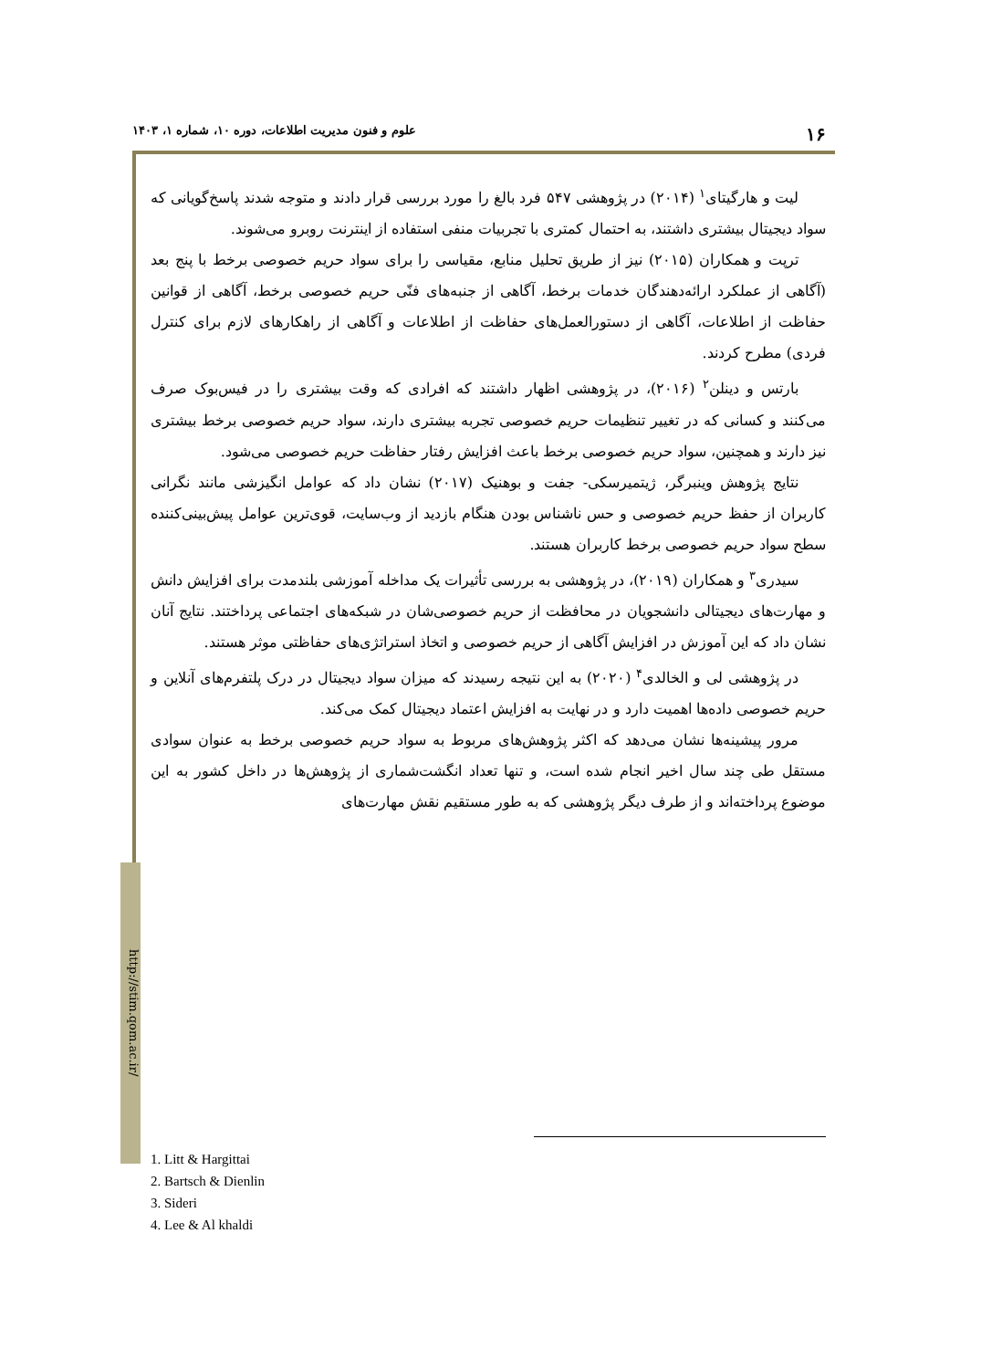۱۶ علوم و فنون مدیریت اطلاعات، دوره ۱۰، شماره ۱، ۱۴۰۳
http://stim.qom.ac.ir/
لیت و هارگیتای<sup>۱</sup> (۲۰۱۴) در پژوهشی ۵۴۷ فرد بالغ را مورد بررسی قرار دادند و متوجه شدند پاسخ‌گویانی که سواد دیجیتال بیشتری داشتند، به احتمال کمتری با تجربیات منفی استفاده از اینترنت روبرو می‌شوند.
ترپت و همکاران (۲۰۱۵) نیز از طریق تحلیل منابع، مقیاسی را برای سواد حریم خصوصی برخط با پنج بعد (آگاهی از عملکرد ارائه‌دهندگان خدمات برخط، آگاهی از جنبه‌های فنّی حریم خصوصی برخط، آگاهی از قوانین حفاظت از اطلاعات، آگاهی از دستورالعمل‌های حفاظت از اطلاعات و آگاهی از راهکارهای لازم برای کنترل فردی) مطرح کردند.
بارتس و دینلن<sup>۲</sup> (۲۰۱۶)، در پژوهشی اظهار داشتند که افرادی که وقت بیشتری را در فیس‌بوک صرف می‌کنند و کسانی که در تغییر تنظیمات حریم خصوصی تجربه بیشتری دارند، سواد حریم خصوصی برخط بیشتری نیز دارند و همچنین، سواد حریم خصوصی برخط باعث افزایش رفتار حفاظت حریم خصوصی می‌شود.
نتایج پژوهش وینبرگر، ژیتمیرسکی- جفت و بوهنیک (۲۰۱۷) نشان داد که عوامل انگیزشی مانند نگرانی کاربران از حفظ حریم خصوصی و حس ناشناس بودن هنگام بازدید از وب‌سایت، قوی‌ترین عوامل پیش‌بینی‌کننده سطح سواد حریم خصوصی برخط کاربران هستند.
سیدری<sup>۳</sup> و همکاران (۲۰۱۹)، در پژوهشی به بررسی تأثیرات یک مداخله آموزشی بلندمدت برای افزایش دانش و مهارت‌های دیجیتالی دانشجویان در محافظت از حریم خصوصی‌شان در شبکه‌های اجتماعی پرداختند. نتایج آنان نشان داد که این آموزش در افزایش آگاهی از حریم خصوصی و اتخاذ استراتژی‌های حفاظتی موثر هستند.
در پژوهشی لی و الخالدی<sup>۴</sup> (۲۰۲۰) به این نتیجه رسیدند که میزان سواد دیجیتال در درک پلتفرم‌های آنلاین و حریم خصوصی داده‌ها اهمیت دارد و در نهایت به افزایش اعتماد دیجیتال کمک می‌کند.
مرور پیشینه‌ها نشان می‌دهد که اکثر پژوهش‌های مربوط به سواد حریم خصوصی برخط به عنوان سوادی مستقل طی چند سال اخیر انجام شده است، و تنها تعداد انگشت‌شماری از پژوهش‌ها در داخل کشور به این موضوع پرداخته‌اند و از طرف دیگر پژوهشی که به طور مستقیم نقش مهارت‌های
1. Litt & Hargittai
2. Bartsch & Dienlin
3. Sideri
4. Lee & Al khaldi